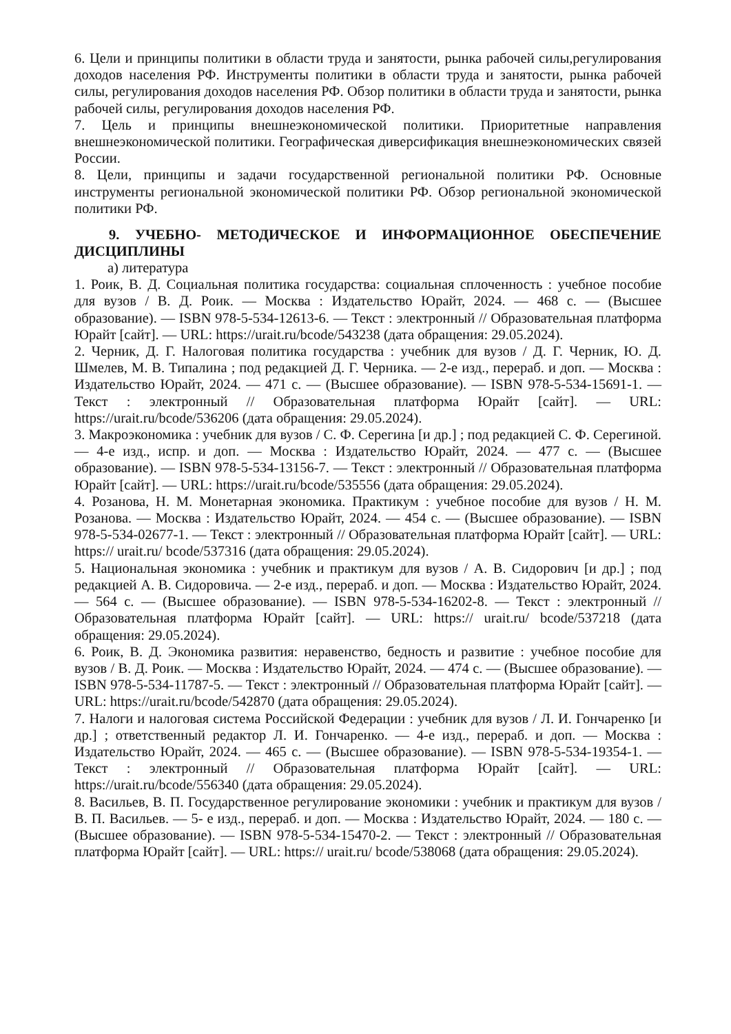6. Цели и принципы политики в области труда и занятости, рынка рабочей силы,регулирования доходов населения РФ. Инструменты политики в области труда и занятости, рынка рабочей силы, регулирования доходов населения РФ. Обзор политики в области труда и занятости, рынка рабочей силы, регулирования доходов населения РФ.
7. Цель и принципы внешнеэкономической политики. Приоритетные направления внешнеэкономической политики. Географическая диверсификация внешнеэкономических связей России.
8. Цели, принципы и задачи государственной региональной политики РФ. Основные инструменты региональной экономической политики РФ. Обзор региональной экономической политики РФ.
9. УЧЕБНО- МЕТОДИЧЕСКОЕ И ИНФОРМАЦИОННОЕ ОБЕСПЕЧЕНИЕ ДИСЦИПЛИНЫ
а) литература
1. Роик, В. Д. Социальная политика государства: социальная сплоченность : учебное пособие для вузов / В. Д. Роик. — Москва : Издательство Юрайт, 2024. — 468 с. — (Высшее образование). — ISBN 978-5-534-12613-6. — Текст : электронный // Образовательная платформа Юрайт [сайт]. — URL: https://urait.ru/bcode/543238 (дата обращения: 29.05.2024).
2. Черник, Д. Г. Налоговая политика государства : учебник для вузов / Д. Г. Черник, Ю. Д. Шмелев, М. В. Типалина ; под редакцией Д. Г. Черника. — 2-е изд., перераб. и доп. — Москва : Издательство Юрайт, 2024. — 471 с. — (Высшее образование). — ISBN 978-5-534-15691-1. — Текст : электронный // Образовательная платформа Юрайт [сайт]. — URL: https://urait.ru/bcode/536206 (дата обращения: 29.05.2024).
3. Макроэкономика : учебник для вузов / С. Ф. Серегина [и др.] ; под редакцией С. Ф. Серегиной. — 4-е изд., испр. и доп. — Москва : Издательство Юрайт, 2024. — 477 с. — (Высшее образование). — ISBN 978-5-534-13156-7. — Текст : электронный // Образовательная платформа Юрайт [сайт]. — URL: https://urait.ru/bcode/535556 (дата обращения: 29.05.2024).
4. Розанова, Н. М. Монетарная экономика. Практикум : учебное пособие для вузов / Н. М. Розанова. — Москва : Издательство Юрайт, 2024. — 454 с. — (Высшее образование). — ISBN 978-5-534-02677-1. — Текст : электронный // Образовательная платформа Юрайт [сайт]. — URL: https:// urait.ru/ bcode/537316 (дата обращения: 29.05.2024).
5. Национальная экономика : учебник и практикум для вузов / А. В. Сидорович [и др.] ; под редакцией А. В. Сидоровича. — 2-е изд., перераб. и доп. — Москва : Издательство Юрайт, 2024. — 564 с. — (Высшее образование). — ISBN 978-5-534-16202-8. — Текст : электронный // Образовательная платформа Юрайт [сайт]. — URL: https:// urait.ru/ bcode/537218 (дата обращения: 29.05.2024).
6. Роик, В. Д. Экономика развития: неравенство, бедность и развитие : учебное пособие для вузов / В. Д. Роик. — Москва : Издательство Юрайт, 2024. — 474 с. — (Высшее образование). — ISBN 978-5-534-11787-5. — Текст : электронный // Образовательная платформа Юрайт [сайт]. — URL: https://urait.ru/bcode/542870 (дата обращения: 29.05.2024).
7. Налоги и налоговая система Российской Федерации : учебник для вузов / Л. И. Гончаренко [и др.] ; ответственный редактор Л. И. Гончаренко. — 4-е изд., перераб. и доп. — Москва : Издательство Юрайт, 2024. — 465 с. — (Высшее образование). — ISBN 978-5-534-19354-1. — Текст : электронный // Образовательная платформа Юрайт [сайт]. — URL: https://urait.ru/bcode/556340 (дата обращения: 29.05.2024).
8. Васильев, В. П. Государственное регулирование экономики : учебник и практикум для вузов / В. П. Васильев. — 5- е изд., перераб. и доп. — Москва : Издательство Юрайт, 2024. — 180 с. — (Высшее образование). — ISBN 978-5-534-15470-2. — Текст : электронный // Образовательная платформа Юрайт [сайт]. — URL: https:// urait.ru/ bcode/538068 (дата обращения: 29.05.2024).